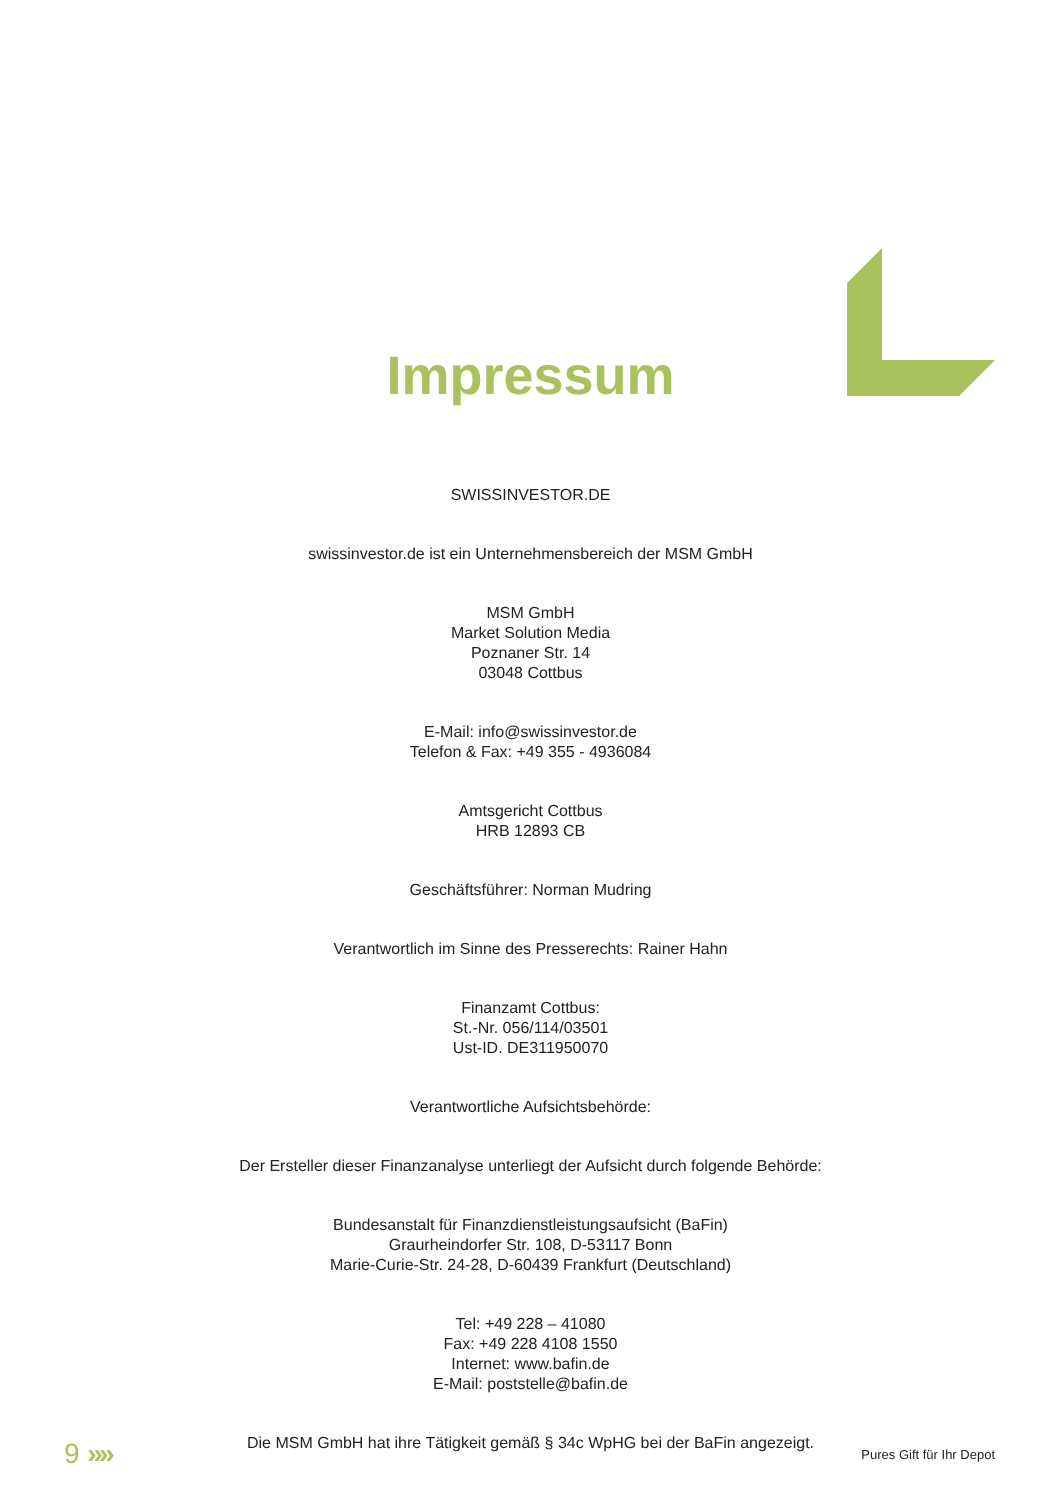Impressum
SWISSINVESTOR.DE
swissinvestor.de ist ein Unternehmensbereich der MSM GmbH
MSM GmbH
Market Solution Media
Poznaner Str. 14
03048 Cottbus
E-Mail: info@swissinvestor.de
Telefon & Fax: +49 355 - 4936084
Amtsgericht Cottbus
HRB 12893 CB
Geschäftsführer: Norman Mudring
Verantwortlich im Sinne des Presserechts: Rainer Hahn
Finanzamt Cottbus:
St.-Nr. 056/114/03501
Ust-ID. DE311950070
Verantwortliche Aufsichtsbehörde:
Der Ersteller dieser Finanzanalyse unterliegt der Aufsicht durch folgende Behörde:
Bundesanstalt für Finanzdienstleistungsaufsicht (BaFin)
Graurheindorfer Str. 108, D-53117 Bonn
Marie-Curie-Str. 24-28, D-60439 Frankfurt (Deutschland)
Tel: +49 228 – 41080
Fax: +49 228 4108 1550
Internet: www.bafin.de
E-Mail: poststelle@bafin.de
Die MSM GmbH hat ihre Tätigkeit gemäß § 34c WpHG bei der BaFin angezeigt.
9 »»
Pures Gift für Ihr Depot